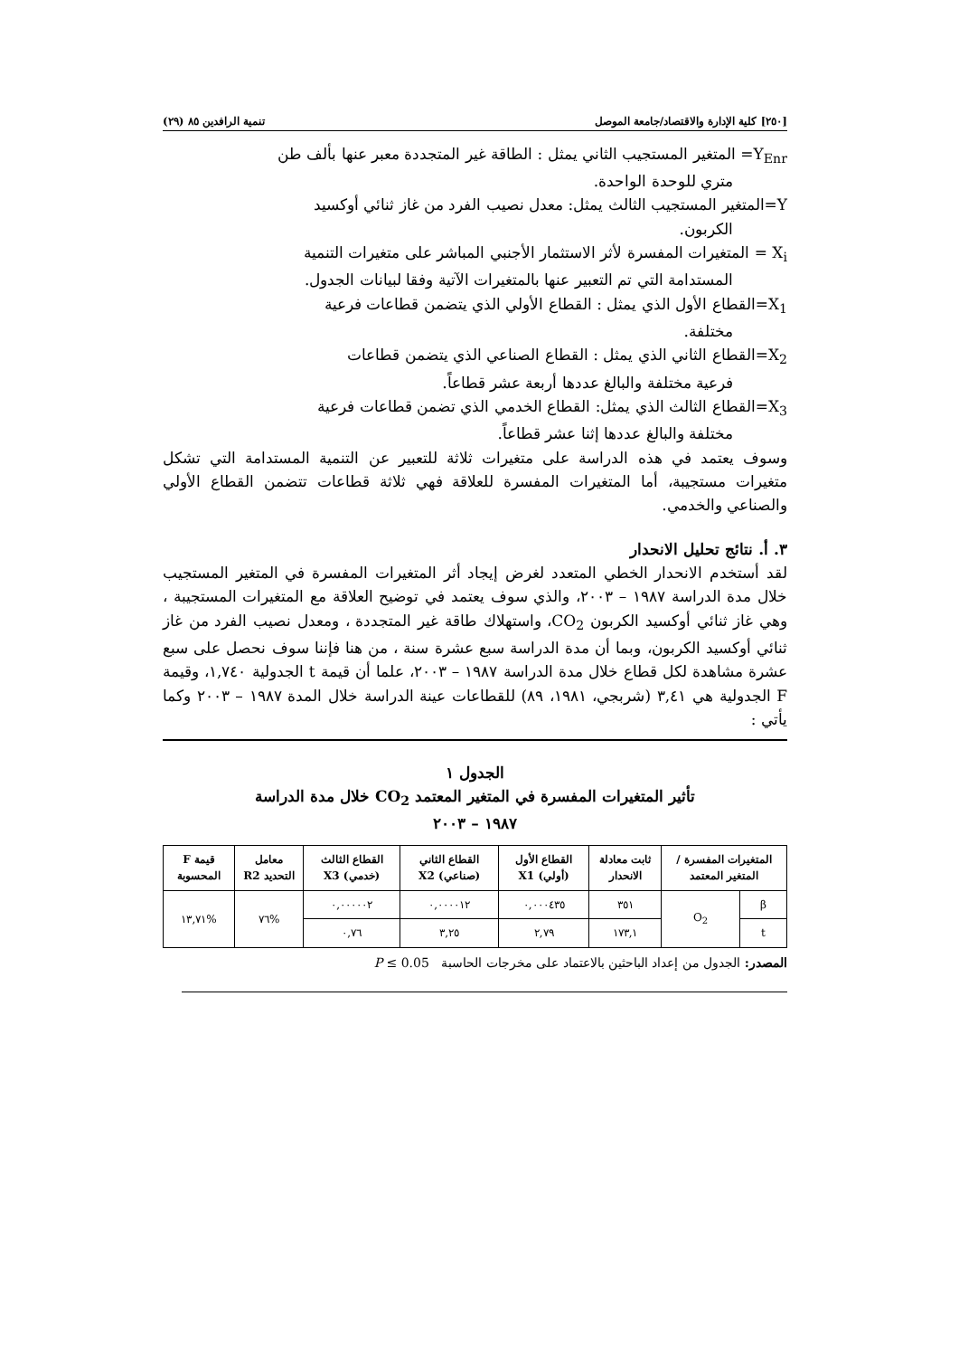[٢٥٠] كلية الإدارة والاقتصاد/جامعة الموصل تنمية الرافدين ٨٥ (٢٩)
Y<sub>Enr</sub>= المتغير المستجيب الثاني يمثل : الطاقة غير المتجددة معبر عنها بألف طن
متري للوحدة الواحدة.
Y=المتغير المستجيب الثالث يمثل: معدل نصيب الفرد من غاز ثنائي أوكسيد
الكربون.
X<sub>i</sub> = المتغيرات المفسرة لأثر الاستثمار الأجنبي المباشر على متغيرات التنمية
المستدامة التي تم التعبير عنها بالمتغيرات الآتية وفقا لبيانات الجدول.
X<sub>1</sub>=القطاع الأول الذي يمثل : القطاع الأولي الذي يتضمن قطاعات فرعية
مختلفة.
X<sub>2</sub>=القطاع الثاني الذي يمثل : القطاع الصناعي الذي يتضمن قطاعات
فرعية مختلفة والبالغ عددها أربعة عشر قطاعاً.
X<sub>3</sub>=القطاع الثالث الذي يمثل: القطاع الخدمي الذي تضمن قطاعات فرعية
مختلفة والبالغ عددها إثنا عشر قطاعاً.
وسوف يعتمد في هذه الدراسة على متغيرات ثلاثة للتعبير عن التنمية المستدامة التي تشكل متغيرات مستجيبة، أما المتغيرات المفسرة للعلاقة فهي ثلاثة قطاعات تتضمن القطاع الأولي والصناعي والخدمي.
٣. أ. نتائج تحليل الانحدار
لقد أستخدم الانحدار الخطي المتعدد لغرض إيجاد أثر المتغيرات المفسرة في المتغير المستجيب خلال مدة الدراسة ١٩٨٧ – ٢٠٠٣، والذي سوف يعتمد في توضيح العلاقة مع المتغيرات المستجيبة ، وهي غاز ثنائي أوكسيد الكربون CO<sub>2</sub>، واستهلاك طاقة غير المتجددة ، ومعدل نصيب الفرد من غاز ثنائي أوكسيد الكربون، وبما أن مدة الدراسة سبع عشرة سنة ، من هنا فإننا سوف نحصل على سبع عشرة مشاهدة لكل قطاع خلال مدة الدراسة ١٩٨٧ – ٢٠٠٣، علما أن قيمة t الجدولية ١,٧٤٠، وقيمة F الجدولية هي ٣,٤١ (شربجي، ١٩٨١، ٨٩) للقطاعات عينة الدراسة خلال المدة ١٩٨٧ – ٢٠٠٣ وكما يأتي :
الجدول ١
تأثير المتغيرات المفسرة في المتغير المعتمد CO<sub>2</sub> خلال مدة الدراسة
١٩٨٧ – ٢٠٠٣
| المتغيرات المفسرة / المتغير المعتمد | | ثابت معادلة الانحدار | القطاع الأول (أولي) X1 | القطاع الثاني (صناعي) X2 | القطاع الثالث (خدمي) X3 | معامل التحديد R2 | قيمة F المحسوبة |
| --- | --- | --- | --- | --- | --- | --- | --- |
| β | O<sub>2</sub> | ٣٥١ | ٠,٠٠٠٤٣٥ | ٠,٠٠٠٠١٢ | ٠,٠٠٠٠٠٢ | %٧٦ | %١٣,٧١ |
| t | | ١٧٣,١ | ٢,٧٩ | ٣,٢٥ | ٠,٧٦ | | |
المصدر: الجدول من إعداد الباحثين بالاعتماد على مخرجات الحاسبة P ≤ 0.05